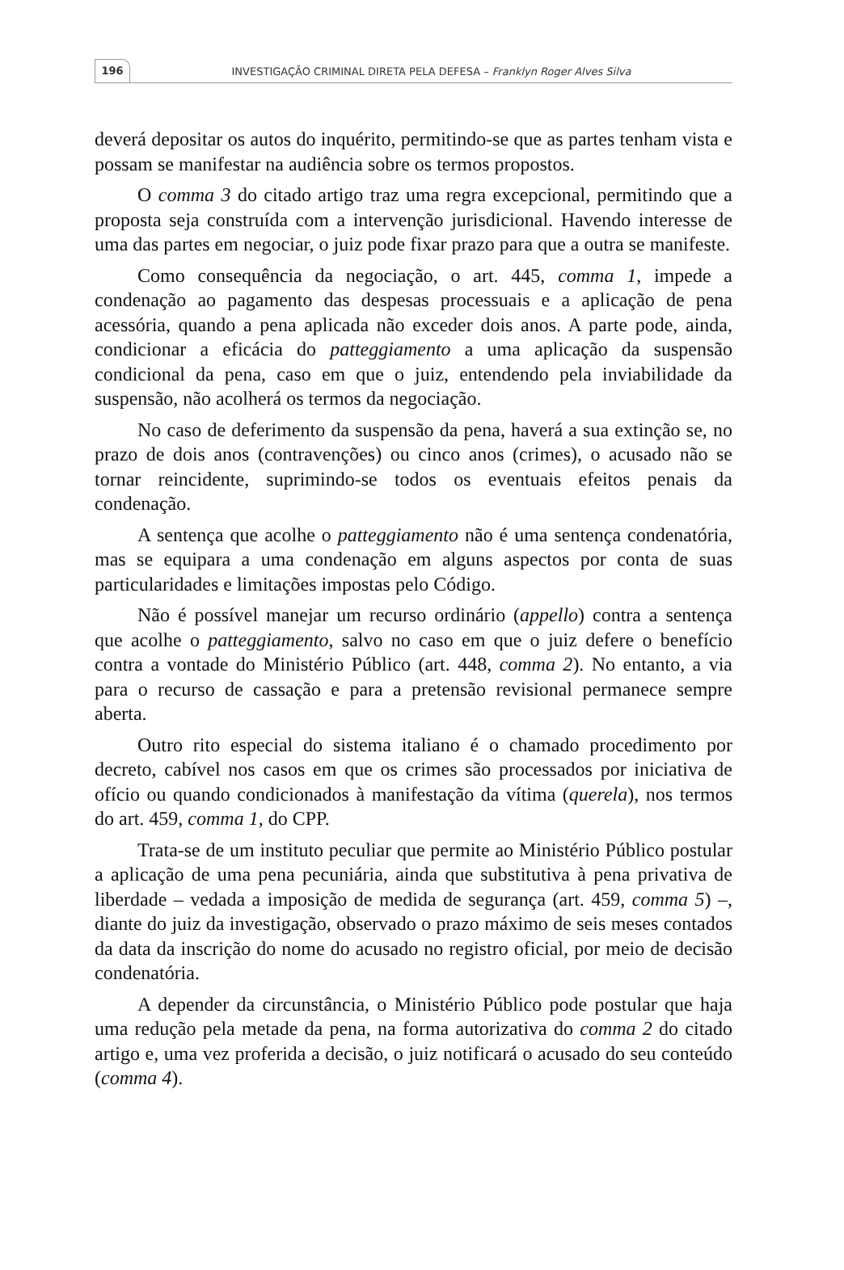196
INVESTIGAÇÃO CRIMINAL DIRETA PELA DEFESA – Franklyn Roger Alves Silva
deverá depositar os autos do inquérito, permitindo-se que as partes tenham vista e possam se manifestar na audiência sobre os termos propostos.
O comma 3 do citado artigo traz uma regra excepcional, permitindo que a proposta seja construída com a intervenção jurisdicional. Havendo interesse de uma das partes em negociar, o juiz pode fixar prazo para que a outra se manifeste.
Como consequência da negociação, o art. 445, comma 1, impede a condenação ao pagamento das despesas processuais e a aplicação de pena acessória, quando a pena aplicada não exceder dois anos. A parte pode, ainda, condicionar a eficácia do patteggiamento a uma aplicação da suspensão condicional da pena, caso em que o juiz, entendendo pela inviabilidade da suspensão, não acolherá os termos da negociação.
No caso de deferimento da suspensão da pena, haverá a sua extinção se, no prazo de dois anos (contravenções) ou cinco anos (crimes), o acusado não se tornar reincidente, suprimindo-se todos os eventuais efeitos penais da condenação.
A sentença que acolhe o patteggiamento não é uma sentença condenatória, mas se equipara a uma condenação em alguns aspectos por conta de suas particularidades e limitações impostas pelo Código.
Não é possível manejar um recurso ordinário (appello) contra a sentença que acolhe o patteggiamento, salvo no caso em que o juiz defere o benefício contra a vontade do Ministério Público (art. 448, comma 2). No entanto, a via para o recurso de cassação e para a pretensão revisional permanece sempre aberta.
Outro rito especial do sistema italiano é o chamado procedimento por decreto, cabível nos casos em que os crimes são processados por iniciativa de ofício ou quando condicionados à manifestação da vítima (querela), nos termos do art. 459, comma 1, do CPP.
Trata-se de um instituto peculiar que permite ao Ministério Público postular a aplicação de uma pena pecuniária, ainda que substitutiva à pena privativa de liberdade – vedada a imposição de medida de segurança (art. 459, comma 5) –, diante do juiz da investigação, observado o prazo máximo de seis meses contados da data da inscrição do nome do acusado no registro oficial, por meio de decisão condenatória.
A depender da circunstância, o Ministério Público pode postular que haja uma redução pela metade da pena, na forma autorizativa do comma 2 do citado artigo e, uma vez proferida a decisão, o juiz notificará o acusado do seu conteúdo (comma 4).